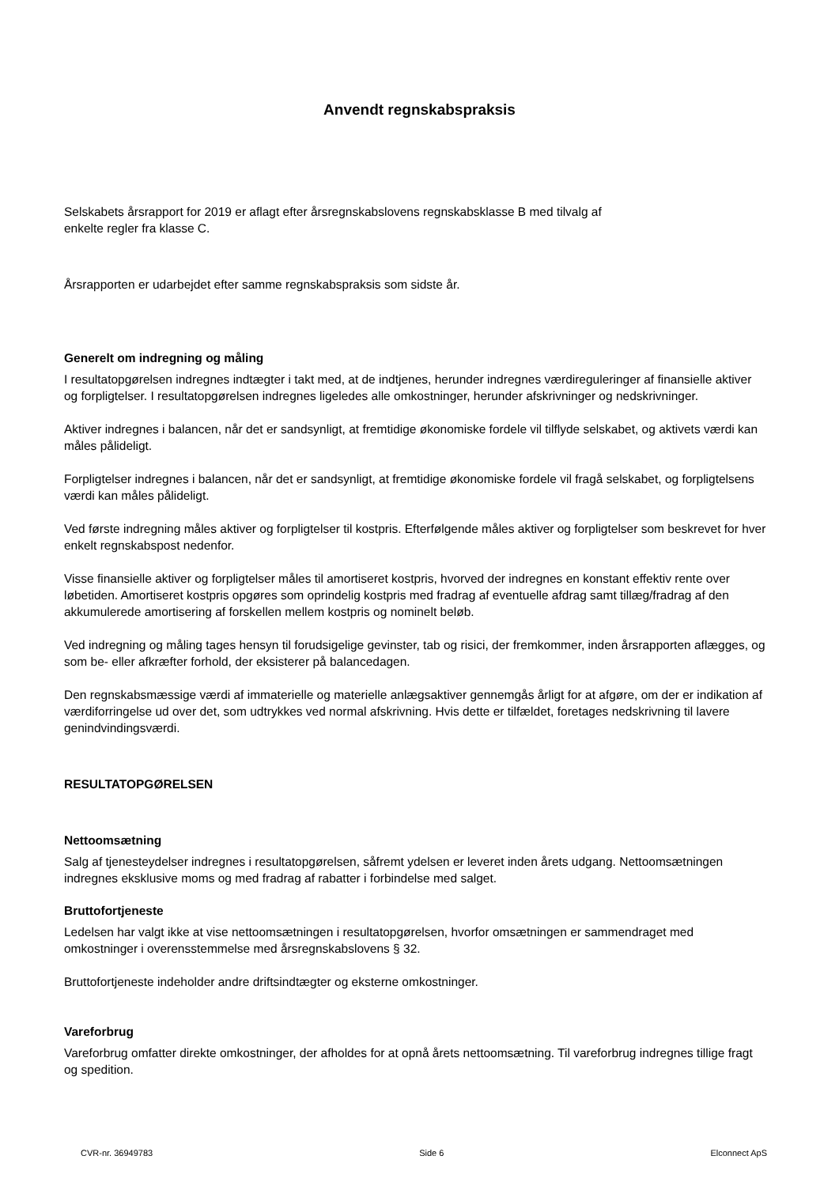Anvendt regnskabspraksis
Selskabets årsrapport for 2019 er aflagt efter årsregnskabslovens regnskabsklasse B med tilvalg af
enkelte regler fra klasse C.
Årsrapporten er udarbejdet efter samme regnskabspraksis som sidste år.
Generelt om indregning og måling
I resultatopgørelsen indregnes indtægter i takt med, at de indtjenes, herunder indregnes værdireguleringer af finansielle aktiver og forpligtelser. I resultatopgørelsen indregnes ligeledes alle omkostninger, herunder afskrivninger og nedskrivninger.
Aktiver indregnes i balancen, når det er sandsynligt, at fremtidige økonomiske fordele vil tilflyde selskabet, og aktivets værdi kan måles pålideligt.
Forpligtelser indregnes i balancen, når det er sandsynligt, at fremtidige økonomiske fordele vil fragå selskabet, og forpligtelsens værdi kan måles pålideligt.
Ved første indregning måles aktiver og forpligtelser til kostpris. Efterfølgende måles aktiver og forpligtelser som beskrevet for hver enkelt regnskabspost nedenfor.
Visse finansielle aktiver og forpligtelser måles til amortiseret kostpris, hvorved der indregnes en konstant effektiv rente over løbetiden. Amortiseret kostpris opgøres som oprindelig kostpris med fradrag af eventuelle afdrag samt tillæg/fradrag af den akkumulerede amortisering af forskellen mellem kostpris og nominelt beløb.
Ved indregning og måling tages hensyn til forudsigelige gevinster, tab og risici, der fremkommer, inden årsrapporten aflægges, og som be- eller afkræfter forhold, der eksisterer på balancedagen.
Den regnskabsmæssige værdi af immaterielle og materielle anlægsaktiver gennemgås årligt for at afgøre, om der er indikation af værdiforringelse ud over det, som udtrykkes ved normal afskrivning. Hvis dette er tilfældet, foretages nedskrivning til lavere genindvindingsværdi.
RESULTATOPGØRELSEN
Nettoomsætning
Salg af tjenesteydelser indregnes i resultatopgørelsen, såfremt ydelsen er leveret inden årets udgang. Nettoomsætningen indregnes eksklusive moms og med fradrag af rabatter i forbindelse med salget.
Bruttofortjeneste
Ledelsen har valgt ikke at vise nettoomsætningen i resultatopgørelsen, hvorfor omsætningen er sammendraget med omkostninger i overensstemmelse med årsregnskabslovens § 32.
Bruttofortjeneste indeholder andre driftsindtægter og eksterne omkostninger.
Vareforbrug
Vareforbrug omfatter direkte omkostninger, der afholdes for at opnå årets nettoomsætning. Til vareforbrug indregnes tillige fragt og spedition.
CVR-nr. 36949783 Side 6 Elconnect ApS